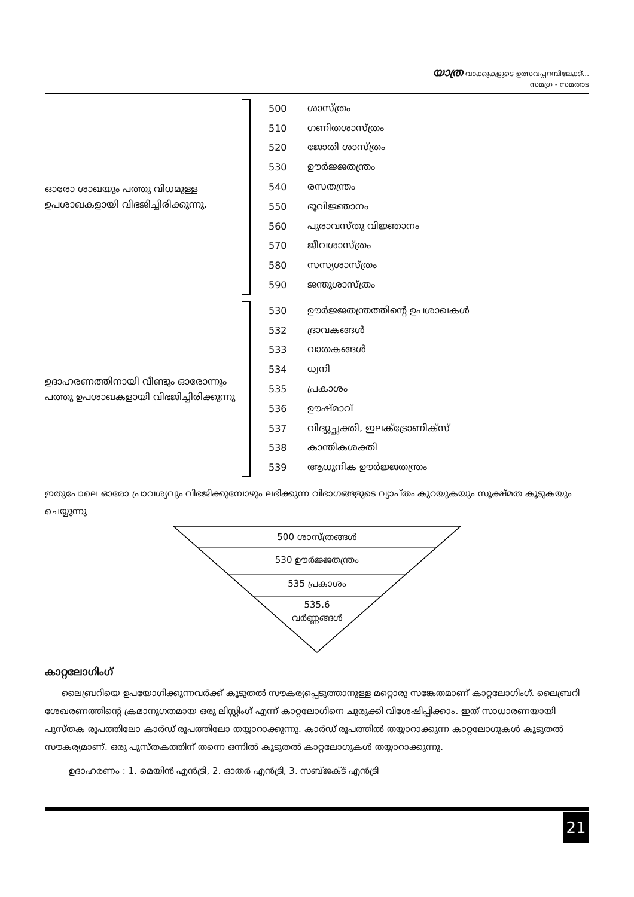യാത്ര വാക്കുകളുടെ ഉത്സവപ്പറമ്പിലേക്ക്...
സമഗ്ര - സമതാട
ഓരോ ശാഖയും പത്തു വിധമുള്ള ഉപശാഖകളായി വിഭജിച്ചിരിക്കുന്നു.
| 500 | ശാസ്ത്രം |
| 510 | ഗണിതശാസ്ത്രം |
| 520 | ജോതി ശാസ്ത്രം |
| 530 | ഊർജ്ജതന്ത്രം |
| 540 | രസതന്ത്രം |
| 550 | ഭൂവിജ്ഞാനം |
| 560 | പുരാവസ്തു വിജ്ഞാനം |
| 570 | ജീവശാസ്ത്രം |
| 580 | സസ്യശാസ്ത്രം |
| 590 | ജന്തുശാസ്ത്രം |
ഉദാഹരണത്തിനായി വീണ്ടും ഓരോന്നും പത്തു ഉപശാഖകളായി വിഭജിച്ചിരിക്കുന്നു
| 530 | ഊർജ്ജതന്ത്രത്തിന്റെ ഉപശാഖകൾ |
| 532 | ദ്രാവകങ്ങൾ |
| 533 | വാതകങ്ങൾ |
| 534 | ധ്വനി |
| 535 | പ്രകാശം |
| 536 | ഊഷ്മാവ് |
| 537 | വിദ്യുച്ഛക്തി, ഇലക്ട്രോണിക്സ് |
| 538 | കാന്തികശക്തി |
| 539 | ആധുനിക ഊർജ്ജതന്ത്രം |
ഇതുപോലെ ഓരോ പ്രാവശ്യവും വിഭജിക്കുമ്പോഴും ലഭിക്കുന്ന വിഭാഗങ്ങളുടെ വ്യാപ്തം കുറയുകയും സൂക്ഷ്മത കൂടുകയും ചെയ്യുന്നു
500 ശാസ്ത്രങ്ങൾ
530 ഊർജ്ജതന്ത്രം
535 പ്രകാശം
535.6
വർണ്ണങ്ങൾ
കാറ്റലോഗിംഗ്
ലൈബ്രറിയെ ഉപയോഗിക്കുന്നവർക്ക് കൂടുതൽ സൗകര്യപ്പെടുത്താനുള്ള മറ്റൊരു സങ്കേതമാണ് കാറ്റലോഗിംഗ്. ലൈബ്രറി ശേഖരണത്തിന്റെ ക്രമാനുഗതമായ ഒരു ലിസ്റ്റിംഗ് എന്ന് കാറ്റലോഗിനെ ചുരുക്കി വിശേഷിപ്പിക്കാം. ഇത് സാധാരണയായി പുസ്തക രൂപത്തിലോ കാർഡ് രൂപത്തിലോ തയ്യാറാക്കുന്നു. കാർഡ് രൂപത്തിൽ തയ്യാറാക്കുന്ന കാറ്റലോഗുകൾ കൂടുതൽ സൗകര്യമാണ്. ഒരു പുസ്തകത്തിന് തന്നെ ഒന്നിൽ കൂടുതൽ കാറ്റലോഗുകൾ തയ്യാറാക്കുന്നു.
ഉദാഹരണം : 1. മെയിൻ എൻട്രി, 2. ഓതർ എൻട്രി, 3. സബ്ജക്ട് എൻട്രി
21